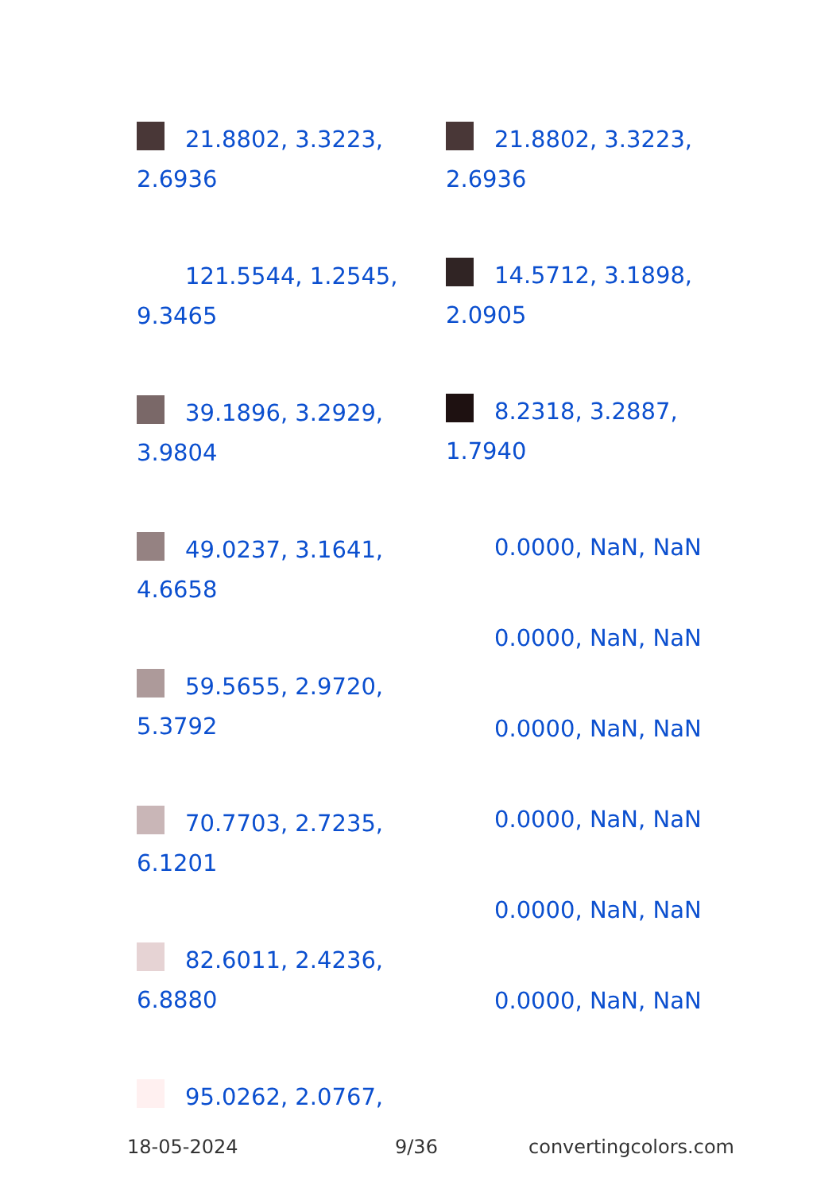21.8802, 3.3223, 2.6936
121.5544, 1.2545, 9.3465
39.1896, 3.2929, 3.9804
49.0237, 3.1641, 4.6658
59.5655, 2.9720, 5.3792
70.7703, 2.7235, 6.1201
82.6011, 2.4236, 6.8880
95.0262, 2.0767,
21.8802, 3.3223, 2.6936
14.5712, 3.1898, 2.0905
8.2318, 3.2887, 1.7940
0.0000, NaN, NaN
0.0000, NaN, NaN
0.0000, NaN, NaN
0.0000, NaN, NaN
0.0000, NaN, NaN
0.0000, NaN, NaN
18-05-2024 9/36 convertingcolors.com